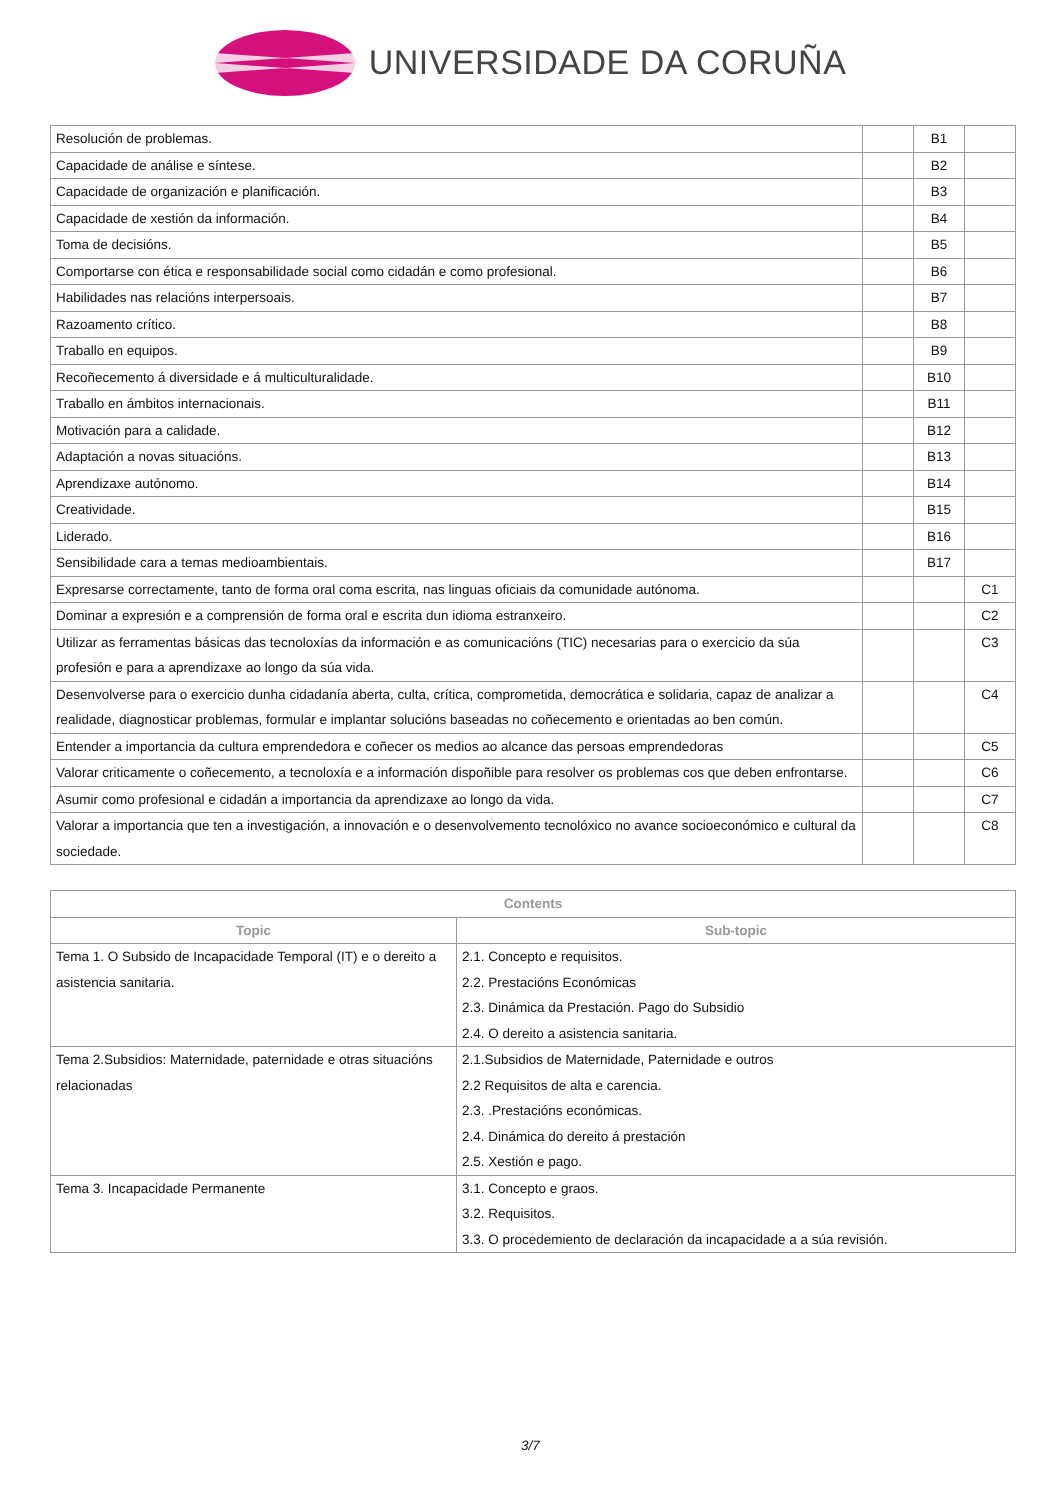UNIVERSIDADE DA CORUÑA
| Resolución de problemas. | | B1 | |
| Capacidade de análise e síntese. | | B2 | |
| Capacidade de organización e planificación. | | B3 | |
| Capacidade de xestión da información. | | B4 | |
| Toma de decisións. | | B5 | |
| Comportarse con ética e responsabilidade social como cidadán e como profesional. | | B6 | |
| Habilidades nas relacións interpersoais. | | B7 | |
| Razoamento crítico. | | B8 | |
| Traballo en equipos. | | B9 | |
| Recoñecemento á diversidade e á multiculturalidade. | | B10 | |
| Traballo en ámbitos internacionais. | | B11 | |
| Motivación para a calidade. | | B12 | |
| Adaptación a novas situacións. | | B13 | |
| Aprendizaxe autónomo. | | B14 | |
| Creatividade. | | B15 | |
| Liderado. | | B16 | |
| Sensibilidade cara a temas medioambientais. | | B17 | |
| Expresarse correctamente, tanto de forma oral coma escrita, nas linguas oficiais da comunidade autónoma. | | | C1 |
| Dominar a expresión e a comprensión de forma oral e escrita dun idioma estranxeiro. | | | C2 |
| Utilizar as ferramentas básicas das tecnoloxías da información e as comunicacións (TIC) necesarias para o exercicio da súa profesión e para a aprendizaxe ao longo da súa vida. | | | C3 |
| Desenvolverse para o exercicio dunha cidadanía aberta, culta, crítica, comprometida, democrática e solidaria, capaz de analizar a realidade, diagnosticar problemas, formular e implantar solucións baseadas no coñecemento e orientadas ao ben común. | | | C4 |
| Entender a importancia da cultura emprendedora e coñecer os medios ao alcance das persoas emprendedoras | | | C5 |
| Valorar criticamente o coñecemento, a tecnoloxía e a información dispoñible para resolver os problemas cos que deben enfrontarse. | | | C6 |
| Asumir como profesional e cidadán a importancia da aprendizaxe ao longo da vida. | | | C7 |
| Valorar a importancia que ten a investigación, a innovación e o desenvolvemento tecnolóxico no avance socioeconómico e cultural da sociedade. | | | C8 |
| Contents | |
| --- | --- |
| Topic | Sub-topic |
| Tema 1. O Subsido de Incapacidade Temporal (IT) e o dereito a asistencia sanitaria. | 2.1. Concepto e requisitos. 2.2. Prestacións Económicas 2.3. Dinámica da Prestación. Pago do Subsidio 2.4. O dereito a asistencia sanitaria. |
| Tema 2.Subsidios: Maternidade, paternidade e otras situacións relacionadas | 2.1.Subsidios de Maternidade, Paternidade e outros 2.2 Requisitos de alta e carencia. 2.3. .Prestacións económicas. 2.4. Dinámica do dereito á prestación 2.5. Xestión e pago. |
| Tema 3. Incapacidade Permanente | 3.1. Concepto e graos. 3.2. Requisitos. 3.3. O procedemiento de declaración da incapacidade a a súa revisión. |
3/7